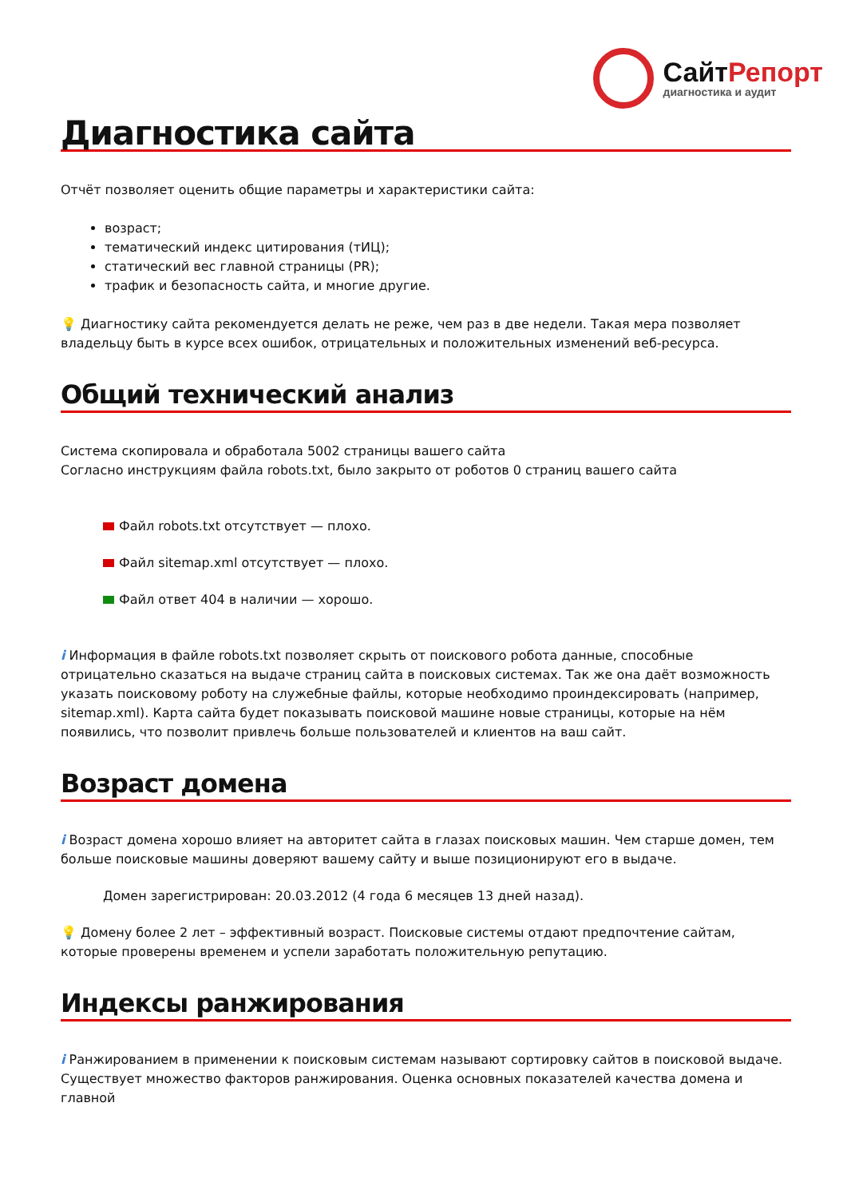СайтРепорт
диагностика и аудит
Диагностика сайта
Отчёт позволяет оценить общие параметры и характеристики сайта:
возраст;
тематический индекс цитирования (тИЦ);
статический вес главной страницы (PR);
трафик и безопасность сайта, и многие другие.
💡 Диагностику сайта рекомендуется делать не реже, чем раз в две недели. Такая мера позволяет владельцу быть в курсе всех ошибок, отрицательных и положительных изменений веб-ресурса.
Общий технический анализ
Система скопировала и обработала 5002 страницы вашего сайта
Согласно инструкциям файла robots.txt, было закрыто от роботов 0 страниц вашего сайта
Файл robots.txt отсутствует — плохо.
Файл sitemap.xml отсутствует — плохо.
Файл ответ 404 в наличии — хорошо.
i Информация в файле robots.txt позволяет скрыть от поискового робота данные, способные отрицательно сказаться на выдаче страниц сайта в поисковых системах. Так же она даёт возможность указать поисковому роботу на служебные файлы, которые необходимо проиндексировать (например, sitemap.xml). Карта сайта будет показывать поисковой машине новые страницы, которые на нём появились, что позволит привлечь больше пользователей и клиентов на ваш сайт.
Возраст домена
i Возраст домена хорошо влияет на авторитет сайта в глазах поисковых машин. Чем старше домен, тем больше поисковые машины доверяют вашему сайту и выше позиционируют его в выдаче.
Домен зарегистрирован: 20.03.2012 (4 года 6 месяцев 13 дней назад).
💡 Домену более 2 лет – эффективный возраст. Поисковые системы отдают предпочтение сайтам, которые проверены временем и успели заработать положительную репутацию.
Индексы ранжирования
i Ранжированием в применении к поисковым системам называют сортировку сайтов в поисковой выдаче. Существует множество факторов ранжирования. Оценка основных показателей качества домена и главной